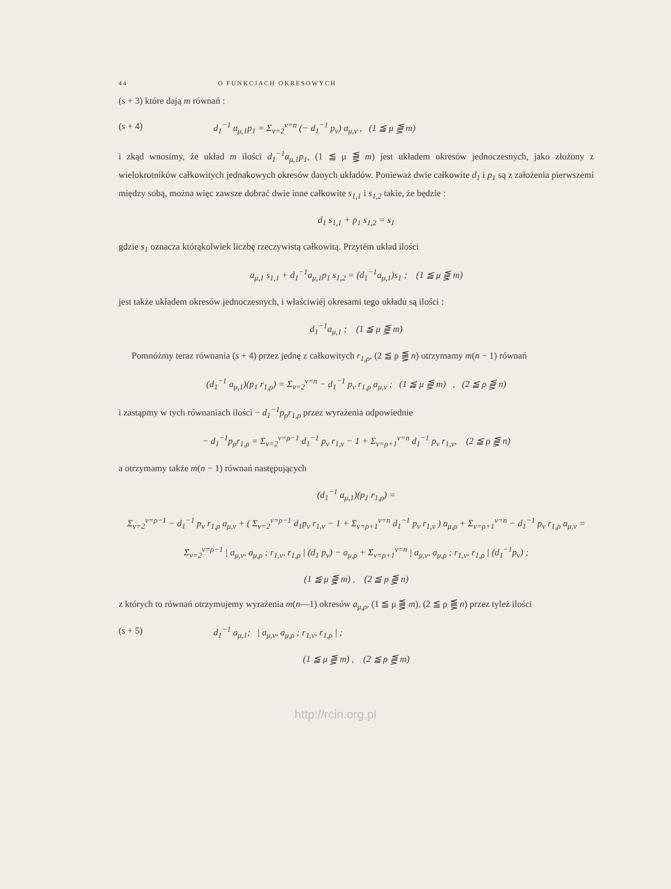44 O FUNKCJACH OKRESOWYCH
(s + 3) które dają m równań :
(s + 4) d<sub>1</sub><sup>−1</sup> a<sub>μ,1</sub>p<sub>1</sub> = Σ<sub>ν=2</sub><sup>ν=n</sup> (− d<sub>1</sub><sup>−1</sup> p<sub>ν</sub>) a<sub>μ,ν</sub> , (1 ≦ μ ⪋ m)
i zkąd wnosimy, że układ m ilości d<sub>1</sub><sup>−1</sup>a<sub>μ,1</sub>p<sub>1</sub>, (1 ≦ μ ⪋ m) jest układem okresów jednoczesnych, jako złożony z wielokrotników całkowitych jednakowych okresów danych układów. Ponieważ dwie całkowite d<sub>1</sub> i p<sub>1</sub> są z założenia pierwszemi między sobą, można więc zawsze dobrać dwie inne całkowite s<sub>1,1</sub> i s<sub>1,2</sub> takie, że będzie :
d<sub>1</sub> s<sub>1,1</sub> + p<sub>1</sub> s<sub>1,2</sub> = s<sub>1</sub>
gdzie s<sub>1</sub> oznacza którąkolwiek liczbę rzeczywistą całkowitą. Przytém układ ilości
a<sub>μ,1</sub> s<sub>1,1</sub> + d<sub>1</sub><sup>−1</sup>a<sub>μ,1</sub>p<sub>1</sub> s<sub>1,2</sub> = (d<sub>1</sub><sup>−1</sup>a<sub>μ,1</sub>)s<sub>1</sub> ; (1 ≦ μ ⪋ m)
jest także układem okresów jednoczesnych, i właściwiéj okresami tego układu są ilości :
d<sub>1</sub><sup>−1</sup>a<sub>μ,1</sub> ; (1 ≦ μ ⪋ m)
Pomnóżmy teraz równania (s + 4) przez jednę z całkowitych r<sub>1,ρ</sub>, (2 ≦ ρ ⪋ n) otrzymamy m(n − 1) równań
(d<sub>1</sub><sup>−1</sup> a<sub>μ,1</sub>)(p<sub>1</sub> r<sub>1,ρ</sub>) = Σ<sub>ν=2</sub><sup>ν=n</sup> − d<sub>1</sub><sup>−1</sup> p<sub>ν</sub> r<sub>1,ρ</sub> a<sub>μ,ν</sub> ; (1 ≦ μ ⪋ m) , (2 ≦ ρ ⪋ n)
i zastąpmy w tych równaniach ilości − d<sub>1</sub><sup>−1</sup>p<sub>ρ</sub>r<sub>1,ρ</sub> przez wyrażenia odpowiednie
− d<sub>1</sub><sup>−1</sup>p<sub>ρ</sub>r<sub>1,ρ</sub> = Σ<sub>ν=2</sub><sup>ν=ρ−1</sup> d<sub>1</sub><sup>−1</sup> p<sub>ν</sub> r<sub>1,ν</sub> − 1 + Σ<sub>ν=ρ+1</sub><sup>ν=n</sup> d<sub>1</sub><sup>−1</sup> p<sub>ν</sub> r<sub>1,ν</sub>, (2 ≦ ρ ⪋ n)
a otrzymamy także m(n − 1) równań następujących
(d<sub>1</sub><sup>−1</sup> a<sub>μ,1</sub>)(p<sub>1</sub> r<sub>1,ρ</sub>) =
Σ<sub>ν=2</sub><sup>ν=ρ−1</sup> − d<sub>1</sub><sup>−1</sup> p<sub>ν</sub> r<sub>1,ρ</sub> a<sub>μ,ν</sub> + ( Σ<sub>ν=2</sub><sup>ν=ρ−1</sup> d<sub>1</sub>p<sub>ν</sub> r<sub>1,ν</sub> − 1 + Σ<sub>ν=ρ+1</sub><sup>ν=n</sup> d<sub>1</sub><sup>−1</sup> p<sub>ν</sub> r<sub>1,ν</sub> ) a<sub>μ,ρ</sub> + Σ<sub>ν=ρ+1</sub><sup>ν=n</sup> − d<sub>1</sub><sup>−1</sup> p<sub>ν</sub> r<sub>1,ρ</sub> a<sub>μ,ν</sub> =
Σ<sub>ν=2</sub><sup>ν=ρ−1</sup> | a<sub>μ,ν</sub>, a<sub>μ,ρ</sub> ; r<sub>1,ν</sub>, r<sub>1,ρ</sub> | (d<sub>1</sub> p<sub>ν</sub>) − a<sub>μ,ρ</sub> + Σ<sub>ν=ρ+1</sub><sup>ν=n</sup> | a<sub>μ,ν</sub>, a<sub>μ,ρ</sub> ; r<sub>1,ν</sub>, r<sub>1,ρ</sub> | (d<sub>1</sub><sup>−1</sup>p<sub>ν</sub>) ;
(1 ≦ μ ⪋ m) , (2 ≦ ρ ⪋ n)
z których to równań otrzymujemy wyrażenia m(n—1) okresów a<sub>μ,ρ</sub>, (1 ≦ μ ⪋ m), (2 ≦ ρ ⪋ n) przez tyleż ilości
(s + 5) d<sub>1</sub><sup>−1</sup> a<sub>μ,1</sub>; | a<sub>μ,ν</sub>, a<sub>μ,ρ</sub> ; r<sub>1,ν</sub>, r<sub>1,ρ</sub> | ;
(1 ≦ μ ⪋ m) , (2 ≦ ρ ⪋ m)
http://rcin.org.pl